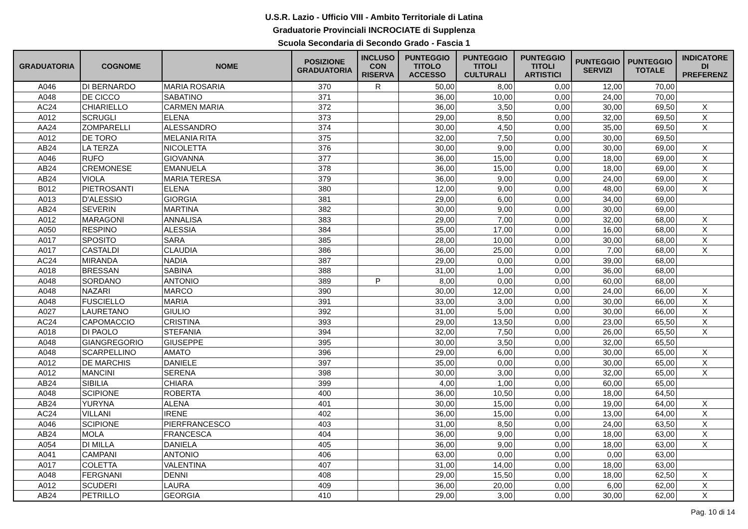U.S.R. Lazio - Ufficio VIII - Ambito Territoriale di Latina
Graduatorie Provinciali INCROCIATE di Supplenza
Scuola Secondaria di Secondo Grado - Fascia 1
| GRADUATORIA | COGNOME | NOME | POSIZIONE GRADUATORIA | INCLUSO CON RISERVA | PUNTEGGIO TITOLO ACCESSO | PUNTEGGIO TITOLI CULTURALI | PUNTEGGIO TITOLI ARTISTICI | PUNTEGGIO SERVIZI | PUNTEGGIO TOTALE | INDICATORE DI PREFERENZ |
| --- | --- | --- | --- | --- | --- | --- | --- | --- | --- | --- |
| A046 | DI BERNARDO | MARIA ROSARIA | 370 | R | 50,00 | 8,00 | 0,00 | 12,00 | 70,00 | |
| A048 | DE CICCO | SABATINO | 371 | | 36,00 | 10,00 | 0,00 | 24,00 | 70,00 | |
| AC24 | CHIARIELLO | CARMEN MARIA | 372 | | 36,00 | 3,50 | 0,00 | 30,00 | 69,50 | X |
| A012 | SCRUGLI | ELENA | 373 | | 29,00 | 8,50 | 0,00 | 32,00 | 69,50 | X |
| AA24 | ZOMPARELLI | ALESSANDRO | 374 | | 30,00 | 4,50 | 0,00 | 35,00 | 69,50 | X |
| A012 | DE TORO | MELANIA RITA | 375 | | 32,00 | 7,50 | 0,00 | 30,00 | 69,50 | |
| AB24 | LA TERZA | NICOLETTA | 376 | | 30,00 | 9,00 | 0,00 | 30,00 | 69,00 | X |
| A046 | RUFO | GIOVANNA | 377 | | 36,00 | 15,00 | 0,00 | 18,00 | 69,00 | X |
| AB24 | CREMONESE | EMANUELA | 378 | | 36,00 | 15,00 | 0,00 | 18,00 | 69,00 | X |
| AB24 | VIOLA | MARIA TERESA | 379 | | 36,00 | 9,00 | 0,00 | 24,00 | 69,00 | X |
| B012 | PIETROSANTI | ELENA | 380 | | 12,00 | 9,00 | 0,00 | 48,00 | 69,00 | X |
| A013 | D'ALESSIO | GIORGIA | 381 | | 29,00 | 6,00 | 0,00 | 34,00 | 69,00 | |
| AB24 | SEVERIN | MARTINA | 382 | | 30,00 | 9,00 | 0,00 | 30,00 | 69,00 | |
| A012 | MARAGONI | ANNALISA | 383 | | 29,00 | 7,00 | 0,00 | 32,00 | 68,00 | X |
| A050 | RESPINO | ALESSIA | 384 | | 35,00 | 17,00 | 0,00 | 16,00 | 68,00 | X |
| A017 | SPOSITO | SARA | 385 | | 28,00 | 10,00 | 0,00 | 30,00 | 68,00 | X |
| A017 | CASTALDI | CLAUDIA | 386 | | 36,00 | 25,00 | 0,00 | 7,00 | 68,00 | X |
| AC24 | MIRANDA | NADIA | 387 | | 29,00 | 0,00 | 0,00 | 39,00 | 68,00 | |
| A018 | BRESSAN | SABINA | 388 | | 31,00 | 1,00 | 0,00 | 36,00 | 68,00 | |
| A048 | SORDANO | ANTONIO | 389 | P | 8,00 | 0,00 | 0,00 | 60,00 | 68,00 | |
| A048 | NAZARI | MARCO | 390 | | 30,00 | 12,00 | 0,00 | 24,00 | 66,00 | X |
| A048 | FUSCIELLO | MARIA | 391 | | 33,00 | 3,00 | 0,00 | 30,00 | 66,00 | X |
| A027 | LAURETANO | GIULIO | 392 | | 31,00 | 5,00 | 0,00 | 30,00 | 66,00 | X |
| AC24 | CAPOMACCIO | CRISTINA | 393 | | 29,00 | 13,50 | 0,00 | 23,00 | 65,50 | X |
| A018 | DI PAOLO | STEFANIA | 394 | | 32,00 | 7,50 | 0,00 | 26,00 | 65,50 | X |
| A048 | GIANGREGORIO | GIUSEPPE | 395 | | 30,00 | 3,50 | 0,00 | 32,00 | 65,50 | |
| A048 | SCARPELLINO | AMATO | 396 | | 29,00 | 6,00 | 0,00 | 30,00 | 65,00 | X |
| A012 | DE MARCHIS | DANIELE | 397 | | 35,00 | 0,00 | 0,00 | 30,00 | 65,00 | X |
| A012 | MANCINI | SERENA | 398 | | 30,00 | 3,00 | 0,00 | 32,00 | 65,00 | X |
| AB24 | SIBILIA | CHIARA | 399 | | 4,00 | 1,00 | 0,00 | 60,00 | 65,00 | |
| A048 | SCIPIONE | ROBERTA | 400 | | 36,00 | 10,50 | 0,00 | 18,00 | 64,50 | |
| AB24 | YURYNA | ALENA | 401 | | 30,00 | 15,00 | 0,00 | 19,00 | 64,00 | X |
| AC24 | VILLANI | IRENE | 402 | | 36,00 | 15,00 | 0,00 | 13,00 | 64,00 | X |
| A046 | SCIPIONE | PIERFRANCESCO | 403 | | 31,00 | 8,50 | 0,00 | 24,00 | 63,50 | X |
| AB24 | MOLA | FRANCESCA | 404 | | 36,00 | 9,00 | 0,00 | 18,00 | 63,00 | X |
| A054 | DI MILLA | DANIELA | 405 | | 36,00 | 9,00 | 0,00 | 18,00 | 63,00 | X |
| A041 | CAMPANI | ANTONIO | 406 | | 63,00 | 0,00 | 0,00 | 0,00 | 63,00 | |
| A017 | COLETTA | VALENTINA | 407 | | 31,00 | 14,00 | 0,00 | 18,00 | 63,00 | |
| A048 | FERGNANI | DENNI | 408 | | 29,00 | 15,50 | 0,00 | 18,00 | 62,50 | X |
| A012 | SCUDERI | LAURA | 409 | | 36,00 | 20,00 | 0,00 | 6,00 | 62,00 | X |
| AB24 | PETRILLO | GEORGIA | 410 | | 29,00 | 3,00 | 0,00 | 30,00 | 62,00 | X |
Pag. 10 di 14